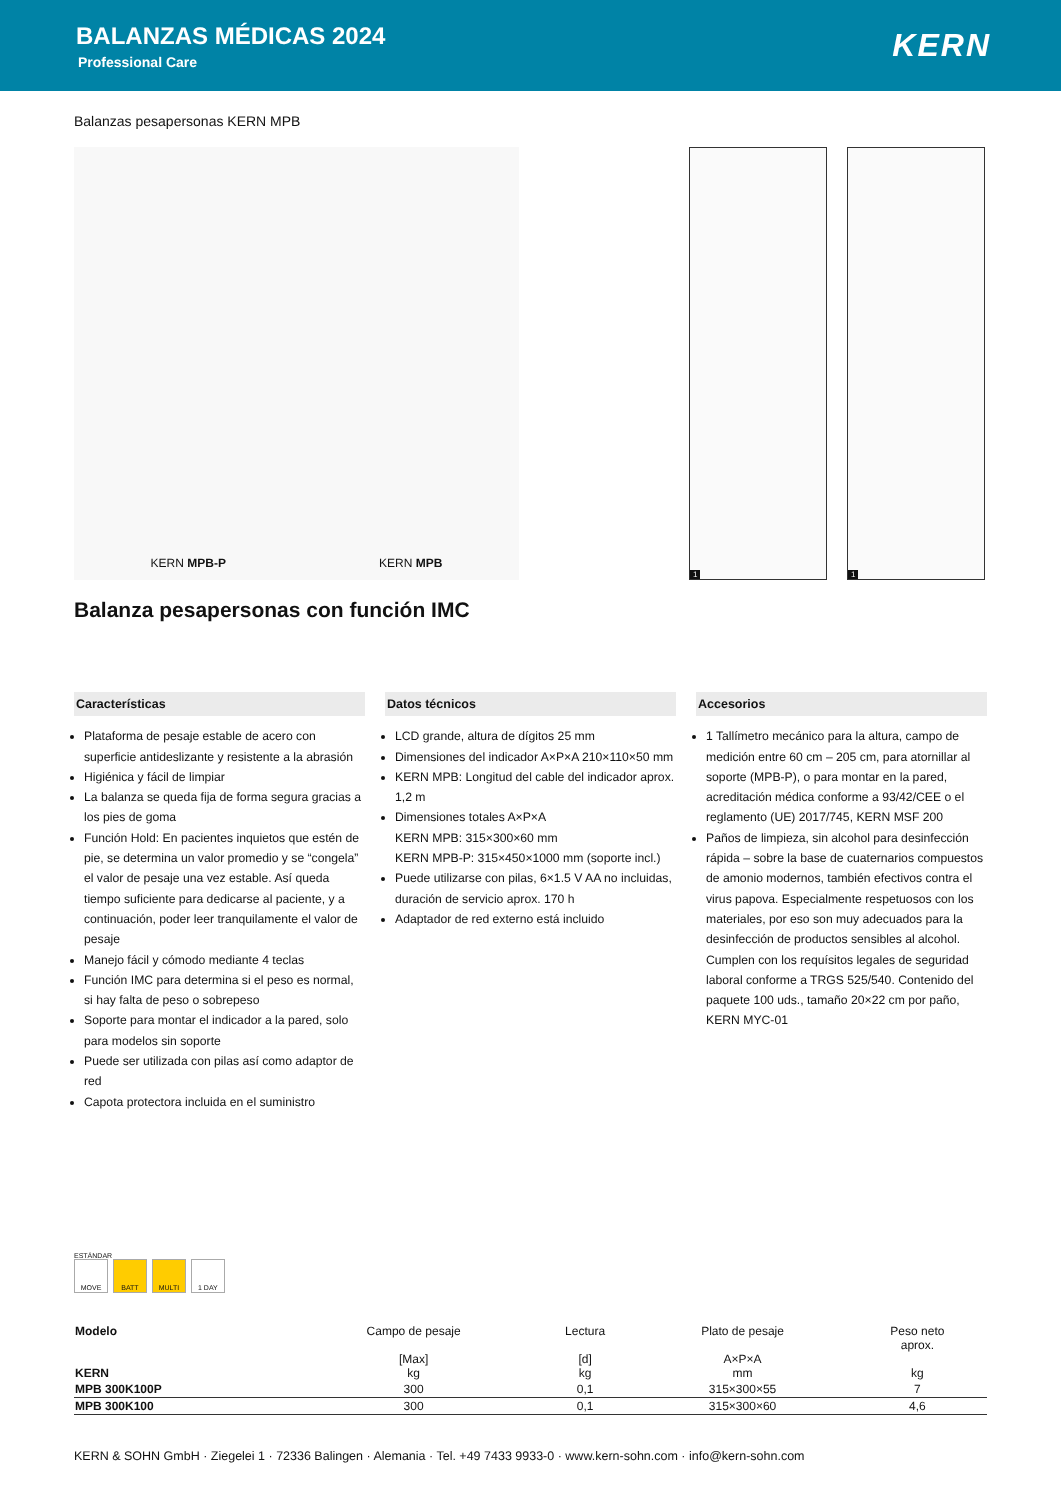BALANZAS MÉDICAS 2024
Professional Care
KERN
Balanzas pesapersonas KERN MPB
KERN MPB-P KERN MPB
1 1
Balanza pesapersonas con función IMC
Características
Plataforma de pesaje estable de acero con superficie antideslizante y resistente a la abrasión
Higiénica y fácil de limpiar
La balanza se queda fija de forma segura gracias a los pies de goma
Función Hold: En pacientes inquietos que estén de pie, se determina un valor promedio y se “congela” el valor de pesaje una vez estable. Así queda tiempo suficiente para dedicarse al paciente, y a continuación, poder leer tranquilamente el valor de pesaje
Manejo fácil y cómodo mediante 4 teclas
Función IMC para determina si el peso es normal, si hay falta de peso o sobrepeso
Soporte para montar el indicador a la pared, solo para modelos sin soporte
Puede ser utilizada con pilas así como adaptor de red
Capota protectora incluida en el suministro
Datos técnicos
LCD grande, altura de dígitos 25 mm
Dimensiones del indicador A×P×A 210×110×50 mm
KERN MPB: Longitud del cable del indicador aprox. 1,2 m
Dimensiones totales A×P×A
KERN MPB: 315×300×60 mm
KERN MPB-P: 315×450×1000 mm (soporte incl.)
Puede utilizarse con pilas, 6×1.5 V AA no incluidas, duración de servicio aprox. 170 h
Adaptador de red externo está incluido
Accesorios
1 Tallímetro mecánico para la altura, campo de medición entre 60 cm – 205 cm, para atornillar al soporte (MPB-P), o para montar en la pared, acreditación médica conforme a 93/42/CEE o el reglamento (UE) 2017/745, KERN MSF 200
Paños de limpieza, sin alcohol para desin­fección rápida – sobre la base de cuaternarios compuestos de amonio modernos, también efectivos contra el virus papova. Especialmente respetuosos con los materiales, por eso son muy adecuados para la desinfección de productos sensibles al alcohol. Cumplen con los requísitos legales de seguridad laboral conforme a TRGS 525/540. Contenido del paquete 100 uds., tamaño 20×22 cm por paño, KERN MYC-01
ESTÁNDAR
MOVE BATT MULTI 1 DAY
| Modelo KERN | Campo de pesaje [Max] kg | Lectura [d] kg | Plato de pesaje A×P×A mm | Peso neto aprox. kg |
| --- | --- | --- | --- | --- |
| MPB 300K100P | 300 | 0,1 | 315×300×55 | 7 |
| MPB 300K100 | 300 | 0,1 | 315×300×60 | 4,6 |
KERN & SOHN GmbH · Ziegelei 1 · 72336 Balingen · Alemania · Tel. +49 7433 9933-0 · www.kern-sohn.com · info@kern-sohn.com